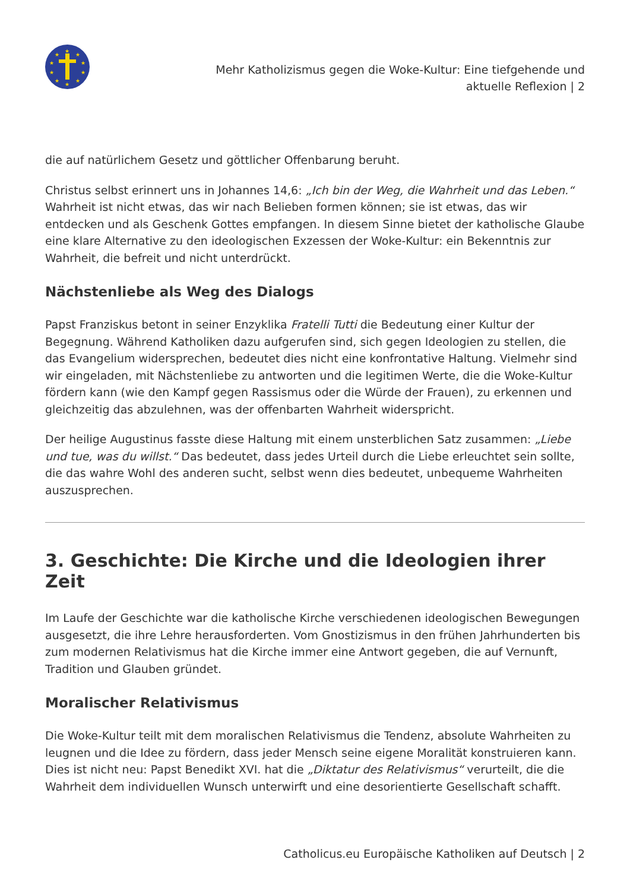★
★
★
★
★
★
★
★
★
★
Mehr Katholizismus gegen die Woke-Kultur: Eine tiefgehende und
aktuelle Reflexion | 2
die auf natürlichem Gesetz und göttlicher Offenbarung beruht.
Christus selbst erinnert uns in Johannes 14,6: „Ich bin der Weg, die Wahrheit und das Leben.“ Wahrheit ist nicht etwas, das wir nach Belieben formen können; sie ist etwas, das wir entdecken und als Geschenk Gottes empfangen. In diesem Sinne bietet der katholische Glaube eine klare Alternative zu den ideologischen Exzessen der Woke-Kultur: ein Bekenntnis zur Wahrheit, die befreit und nicht unterdrückt.
Nächstenliebe als Weg des Dialogs
Papst Franziskus betont in seiner Enzyklika Fratelli Tutti die Bedeutung einer Kultur der Begegnung. Während Katholiken dazu aufgerufen sind, sich gegen Ideologien zu stellen, die das Evangelium widersprechen, bedeutet dies nicht eine konfrontative Haltung. Vielmehr sind wir eingeladen, mit Nächstenliebe zu antworten und die legitimen Werte, die die Woke-Kultur fördern kann (wie den Kampf gegen Rassismus oder die Würde der Frauen), zu erkennen und gleichzeitig das abzulehnen, was der offenbarten Wahrheit widerspricht.
Der heilige Augustinus fasste diese Haltung mit einem unsterblichen Satz zusammen: „Liebe und tue, was du willst.“ Das bedeutet, dass jedes Urteil durch die Liebe erleuchtet sein sollte, die das wahre Wohl des anderen sucht, selbst wenn dies bedeutet, unbequeme Wahrheiten auszusprechen.
3. Geschichte: Die Kirche und die Ideologien ihrer Zeit
Im Laufe der Geschichte war die katholische Kirche verschiedenen ideologischen Bewegungen ausgesetzt, die ihre Lehre herausforderten. Vom Gnostizismus in den frühen Jahrhunderten bis zum modernen Relativismus hat die Kirche immer eine Antwort gegeben, die auf Vernunft, Tradition und Glauben gründet.
Moralischer Relativismus
Die Woke-Kultur teilt mit dem moralischen Relativismus die Tendenz, absolute Wahrheiten zu leugnen und die Idee zu fördern, dass jeder Mensch seine eigene Moralität konstruieren kann. Dies ist nicht neu: Papst Benedikt XVI. hat die „Diktatur des Relativismus“ verurteilt, die die Wahrheit dem individuellen Wunsch unterwirft und eine desorientierte Gesellschaft schafft.
Catholicus.eu Europäische Katholiken auf Deutsch | 2